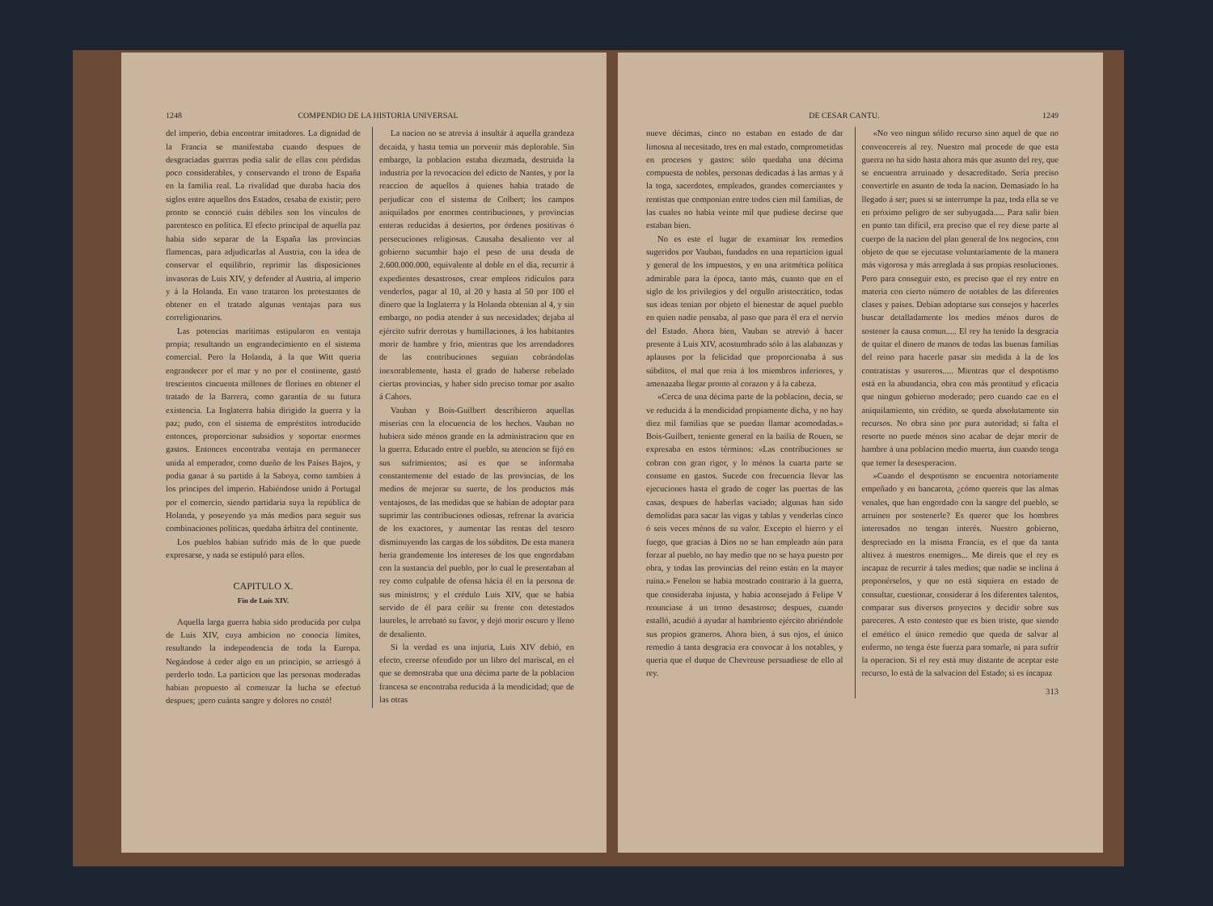1248 COMPENDIO DE LA HISTORIA UNIVERSAL
del imperio, debia encontrar imitadores. La dignidad de la Francia se manifestaba cuando despues de desgraciadas guerras podia salir de ellas con pérdidas poco considerables, y conservando el trono de España en la familia real. La rivalidad que duraba hacia dos siglos entre aquellos dos Estados, cesaba de existir; pero pronto se conoció cuán débiles son los vínculos de parentesco en política. El efecto principal de aquella paz habia sido separar de la España las provincias flamencas, para adjudicarlas al Austria, con la idea de conservar el equilibrio, reprimir las disposiciones invasoras de Luis XIV, y defender al Austria, al imperio y á la Holanda. En vano trataron los protestantes de obtener en el tratado algunas ventajas para sus correligionarios.
Las potencias marítimas estipularon en ventaja propia; resultando un engrandecimiento en el sistema comercial. Pero la Holanda, á la que Witt queria engrandecer por el mar y no por el continente, gastó trescientos cincuenta millones de florines en obtener el tratado de la Barrera, como garantía de su futura existencia. La Inglaterra habia dirigido la guerra y la paz; pudo, con el sistema de empréstitos introducido entonces, proporcionar subsidios y soportar enormes gastos. Entonces encontraba ventaja en permanecer unida al emperador, como dueño de los Países Bajos, y podia ganar á su partido á la Saboya, como tambien á los príncipes del imperio. Habiéndose unido á Portugal por el comercio, siendo partidaria suya la república de Holanda, y poseyendo ya más medios para seguir sus combinaciones políticas, quedaba árbitra del continente.
Los pueblos habian sufrido más de lo que puede expresarse, y nada se estipuló para ellos.
CAPITULO X.
Fin de Luis XIV.
Aquella larga guerra habia sido producida por culpa de Luis XIV, cuya ambicion no conocia límites, resultando la independencia de toda la Europa. Negándose á ceder algo en un principio, se arriesgó á perderlo todo. La particion que las personas moderadas habian propuesto al comenzar la lucha se efectuó despues; ¡pero cuánta sangre y dolores no costó!
La nacion no se atrevia á insultár á aquella grandeza decaida, y hasta temia un porvenir más deplorable. Sin embargo, la poblacion estaba diezmada, destruida la industria por la revocacion del edicto de Nantes, y por la reaccion de aquellos á quienes habia tratado de perjudicar con el sistema de Colbert; los campos aniquilados por enormes contribuciones, y provincias enteras reducidas á desiertos, por órdenes positivas ó persecuciones religiosas. Causaba desaliento ver al gobierno sucumbir bajo el peso de una deuda de 2.600.000.000, equivalente al doble en el dia, recurrir á expedientes desastrosos, crear empleos ridículos para venderlos, pagar al 10, al 20 y hasta al 50 por 100 el dinero que la Inglaterra y la Holanda obtenian al 4, y sin embargo, no podia atender á sus necesidades; dejaba al ejército sufrir derrotas y humillaciones, á los habitantes morir de hambre y frio, mientras que los arrendadores de las contribuciones seguian cobrándolas inexorablemente, hasta el grado de haberse rebelado ciertas provincias, y haber sido preciso tomar por asalto á Cahors.
Vauban y Bois-Guilbert describieron aquellas miserias con la elocuencia de los hechos. Vauban no hubiera sido ménos grande en la administracion que en la guerra. Educado entre el pueblo, su atencion se fijó en sus sufrimientos; así es que se informaba constantemente del estado de las provincias, de los medios de mejorar su suerte, de los productos más ventajosos, de las medidas que se habian de adoptar para suprimir las contribuciones odiosas, refrenar la avaricia de los exactores, y aumentar las rentas del tesoro disminuyendo las cargas de los súbditos. De esta manera heria grandemente los intereses de los que engordaban con la sustancia del pueblo, por lo cual le presentaban al rey como culpable de ofensa hácia él en la persona de sus ministros; y el crédulo Luis XIV, que se habia servido de él para ceñir su frente con detestados laureles, le arrebató su favor, y dejó morir oscuro y lleno de desaliento.
Si la verdad es una injuria, Luis XIV debió, en efecto, creerse ofendido por un libro del mariscal, en el que se demostraba que una décima parte de la poblacion francesa se encontraba reducida á la mendicidad; que de las otras
DE CESAR CANTU. 1249
nueve décimas, cinco no estaban en estado de dar limosna al necesitado, tres en mal estado, comprometidas en procesos y gastos: sólo quedaba una décima compuesta de nobles, personas dedicadas á las armas y á la toga, sacerdotes, empleados, grandes comerciantes y rentistas que componian entre todos cien mil familias, de las cuales no habia veinte mil que pudiese decirse que estaban bien.
No es este el lugar de examinar los remedios sugeridos por Vauban, fundados en una reparticion igual y general de los impuestos, y en una aritmética política admirable para la época, tanto más, cuanto que en el siglo de los privilegios y del orgullo aristocrático, todas sus ideas tenian por objeto el bienestar de aquel pueblo en quien nadie pensaba, al paso que para él era el nervio del Estado. Ahora bien, Vauban se atrevió á hacer presente á Luis XIV, acostumbrado sólo á las alabanzas y aplausos por la felicidad que proporcionaba á sus súbditos, el mal que roia á los miembros inferiores, y amenazaba llegar pronto al corazon y á la cabeza.
«Cerca de una décima parte de la poblacion, decia, se ve reducida á la mendicidad propiamente dicha, y no hay diez mil familias que se puedan llamar acomodadas.» Bois-Guilbert, teniente general en la bailía de Rouen, se expresaba en estos términos: «Las contribuciones se cobran con gran rigor, y lo ménos la cuarta parte se consume en gastos. Sucede con frecuencia llevar las ejecuciones hasta el grado de coger las puertas de las casas, despues de haberlas vaciado; algunas han sido demolidas para sacar las vigas y tablas y venderlas cinco ó seis veces ménos de su valor. Excepto el hierro y el fuego, que gracias á Dios no se han empleado aún para forzar al pueblo, no hay medio que no se haya puesto por obra, y todas las provincias del reino están en la mayor ruina.» Fenelon se habia mostrado contrario á la guerra, que consideraba injusta, y habia aconsejado á Felipe V renunciase á un trono desastroso; despues, cuando estalló, acudió á ayudar al hambriento ejército abriéndole sus propios graneros. Ahora bien, á sus ojos, el único remedio á tanta desgracia era convocar á los notables, y queria que el duque de Chevreuse persuadiese de ello al rey.
«No veo ningun sólido recurso sino aquel de que no convencereis al rey. Nuestro mal procede de que esta guerra no ha sido hasta ahora más que asunto del rey, que se encuentra arruinado y desacreditado. Sería preciso convertirle en asunto de toda la nacion. Demasiado lo ha llegado á ser; pues si se interrumpe la paz, toda ella se ve en próximo peligro de ser subyugada..... Para salir bien en punto tan difícil, era preciso que el rey diese parte al cuerpo de la nacion del plan general de los negocios, con objeto de que se ejecutase voluntariamente de la manera más vigorosa y más arreglada á sus propias resoluciones. Pero para conseguir esto, es preciso que el rey entre en materia con cierto número de notables de las diferentes clases y países. Debian adoptarse sus consejos y hacerles buscar detalladamente los medios ménos duros de sostener la causa comun..... El rey ha tenido la desgracia de quitar el dinero de manos de todas las buenas familias del reino para hacerle pasar sin medida á la de los contratistas y usureros..... Mientras que el despotismo está en la abundancia, obra con más prontitud y eficacia que ningun gobierno moderado; pero cuando cae en el aniquilamiento, sin crédito, se queda absolutamente sin recursos. No obra sino por pura autoridad; si falta el resorte no puede ménos sino acabar de dejar morir de hambre á una poblacion medio muerta, áun cuando tenga que temer la desesperacion.
»Cuando el despotismo se encuentra notoriamente empeñado y en bancarota, ¿cómo quereis que las almas venales, que han engordado con la sangre del pueblo, se arruinen por sostenerle? Es querer que los hombres interesados no tengan interés. Nuestro gobierno, despreciado en la misma Francia, es el que da tanta altivez á nuestros enemigos... Me direis que el rey es incapaz de recurrir á tales medios; que nadie se inclina á proponérselos, y que no está siquiera en estado de consultar, cuestionar, considerar á los diferentes talentos, comparar sus diversos proyectos y decidir sobre sus pareceres. A esto contesto que es bien triste, que siendo el emético el único remedio que queda de salvar al enfermo, no tenga éste fuerza para tomarle, ni para sufrir la operacion. Si el rey está muy distante de aceptar este recurso, lo está de la salvacion del Estado; si es incapaz
313